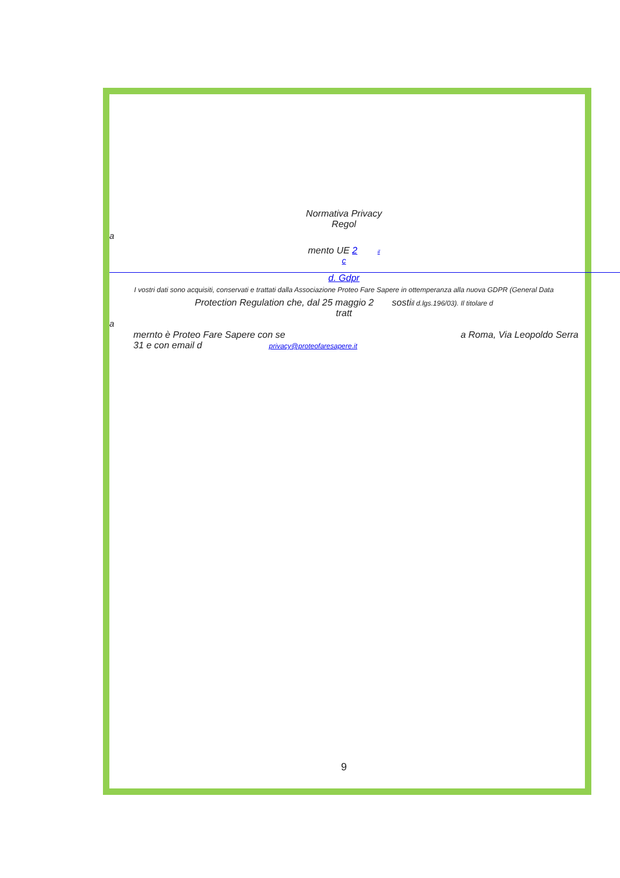Normativa Privacy
Regol
a
mento UE 2 il
c
d. Gdpr
I vostri dati sono acquisiti, conservati e trattati dalla Associazione Proteo Fare Sapere in ottemperanza alla nuova GDPR (General Data
Protection Regulation che, dal 25 maggio 2 sostiil d.lgs.196/03). Il titolare d
tratt
a
mernto è Proteo Fare Sapere con se a Roma, Via Leopoldo Serra
31 e con email d privacy@proteofaresapere.it
9